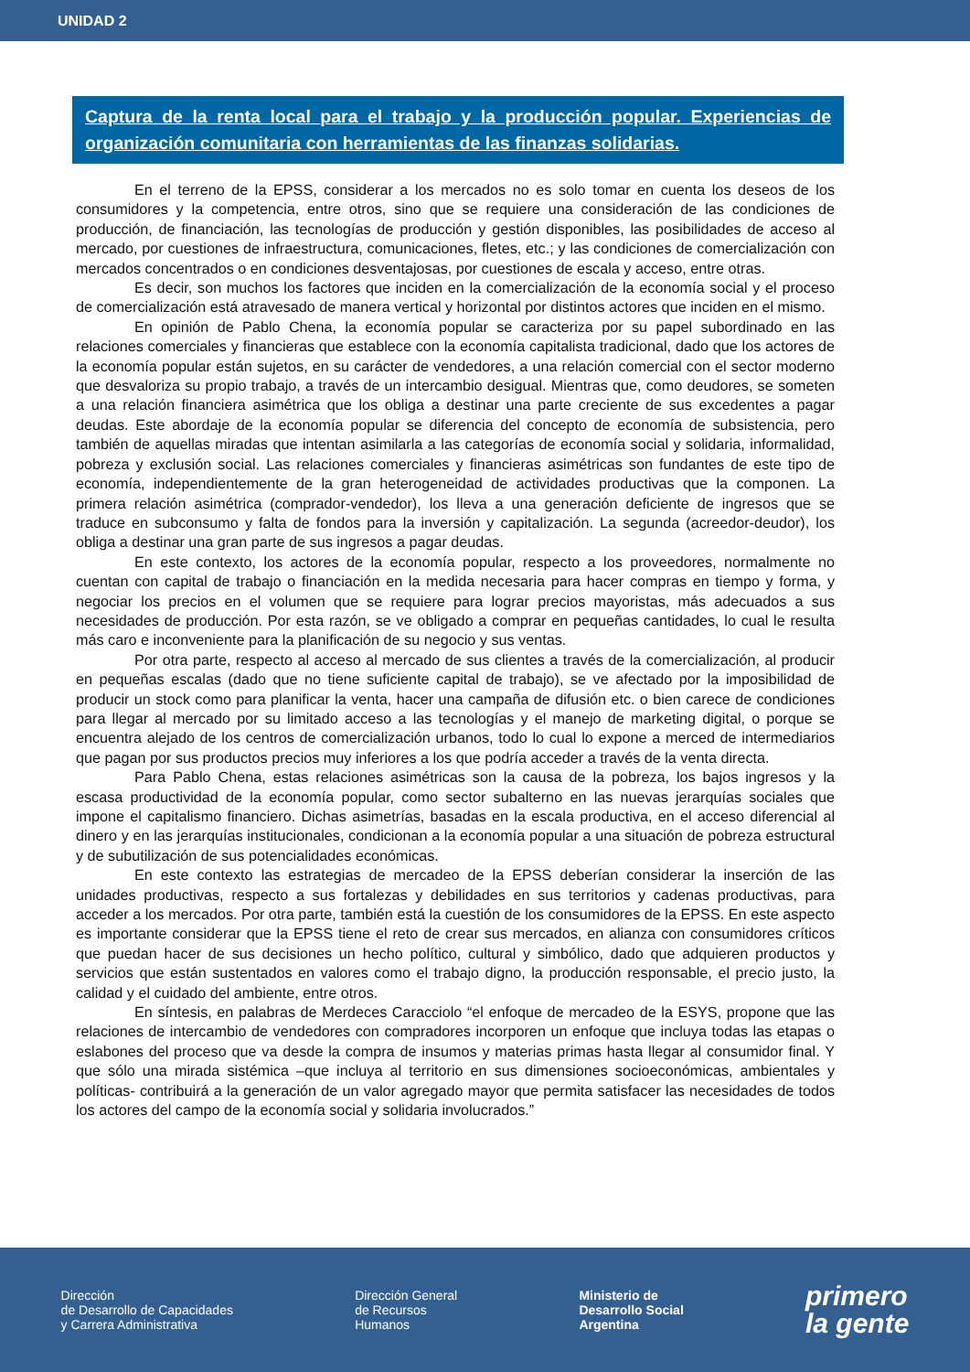UNIDAD 2
Captura de la renta local para el trabajo y la producción popular. Experiencias de organización comunitaria con herramientas de las finanzas solidarias.
En el terreno de la EPSS, considerar a los mercados no es solo tomar en cuenta los deseos de los consumidores y la competencia, entre otros, sino que se requiere una consideración de las condiciones de producción, de financiación, las tecnologías de producción y gestión disponibles, las posibilidades de acceso al mercado, por cuestiones de infraestructura, comunicaciones, fletes, etc.; y las condiciones de comercialización con mercados concentrados o en condiciones desventajosas, por cuestiones de escala y acceso, entre otras.
Es decir, son muchos los factores que inciden en la comercialización de la economía social y el proceso de comercialización está atravesado de manera vertical y horizontal por distintos actores que inciden en el mismo.
En opinión de Pablo Chena, la economía popular se caracteriza por su papel subordinado en las relaciones comerciales y financieras que establece con la economía capitalista tradicional, dado que los actores de la economía popular están sujetos, en su carácter de vendedores, a una relación comercial con el sector moderno que desvaloriza su propio trabajo, a través de un intercambio desigual. Mientras que, como deudores, se someten a una relación financiera asimétrica que los obliga a destinar una parte creciente de sus excedentes a pagar deudas. Este abordaje de la economía popular se diferencia del concepto de economía de subsistencia, pero también de aquellas miradas que intentan asimilarla a las categorías de economía social y solidaria, informalidad, pobreza y exclusión social. Las relaciones comerciales y financieras asimétricas son fundantes de este tipo de economía, independientemente de la gran heterogeneidad de actividades productivas que la componen. La primera relación asimétrica (comprador-vendedor), los lleva a una generación deficiente de ingresos que se traduce en subconsumo y falta de fondos para la inversión y capitalización. La segunda (acreedor-deudor), los obliga a destinar una gran parte de sus ingresos a pagar deudas.
En este contexto, los actores de la economía popular, respecto a los proveedores, normalmente no cuentan con capital de trabajo o financiación en la medida necesaria para hacer compras en tiempo y forma, y negociar los precios en el volumen que se requiere para lograr precios mayoristas, más adecuados a sus necesidades de producción. Por esta razón, se ve obligado a comprar en pequeñas cantidades, lo cual le resulta más caro e inconveniente para la planificación de su negocio y sus ventas.
Por otra parte, respecto al acceso al mercado de sus clientes a través de la comercialización, al producir en pequeñas escalas (dado que no tiene suficiente capital de trabajo), se ve afectado por la imposibilidad de producir un stock como para planificar la venta, hacer una campaña de difusión etc. o bien carece de condiciones para llegar al mercado por su limitado acceso a las tecnologías y el manejo de marketing digital, o porque se encuentra alejado de los centros de comercialización urbanos, todo lo cual lo expone a merced de intermediarios que pagan por sus productos precios muy inferiores a los que podría acceder a través de la venta directa.
Para Pablo Chena, estas relaciones asimétricas son la causa de la pobreza, los bajos ingresos y la escasa productividad de la economía popular, como sector subalterno en las nuevas jerarquías sociales que impone el capitalismo financiero. Dichas asimetrías, basadas en la escala productiva, en el acceso diferencial al dinero y en las jerarquías institucionales, condicionan a la economía popular a una situación de pobreza estructural y de subutilización de sus potencialidades económicas.
En este contexto las estrategias de mercadeo de la EPSS deberían considerar la inserción de las unidades productivas, respecto a sus fortalezas y debilidades en sus territorios y cadenas productivas, para acceder a los mercados. Por otra parte, también está la cuestión de los consumidores de la EPSS. En este aspecto es importante considerar que la EPSS tiene el reto de crear sus mercados, en alianza con consumidores críticos que puedan hacer de sus decisiones un hecho político, cultural y simbólico, dado que adquieren productos y servicios que están sustentados en valores como el trabajo digno, la producción responsable, el precio justo, la calidad y el cuidado del ambiente, entre otros.
En síntesis, en palabras de Merdeces Caracciolo “el enfoque de mercadeo de la ESYS, propone que las relaciones de intercambio de vendedores con compradores incorporen un enfoque que incluya todas las etapas o eslabones del proceso que va desde la compra de insumos y materias primas hasta llegar al consumidor final. Y que sólo una mirada sistémica –que incluya al territorio en sus dimensiones socioeconómicas, ambientales y políticas- contribuirá a la generación de un valor agregado mayor que permita satisfacer las necesidades de todos los actores del campo de la economía social y solidaria involucrados.”
Dirección
de Desarrollo de Capacidades
y Carrera Administrativa
Dirección General
de Recursos
Humanos
Ministerio de
Desarrollo Social
Argentina
primero
la gente